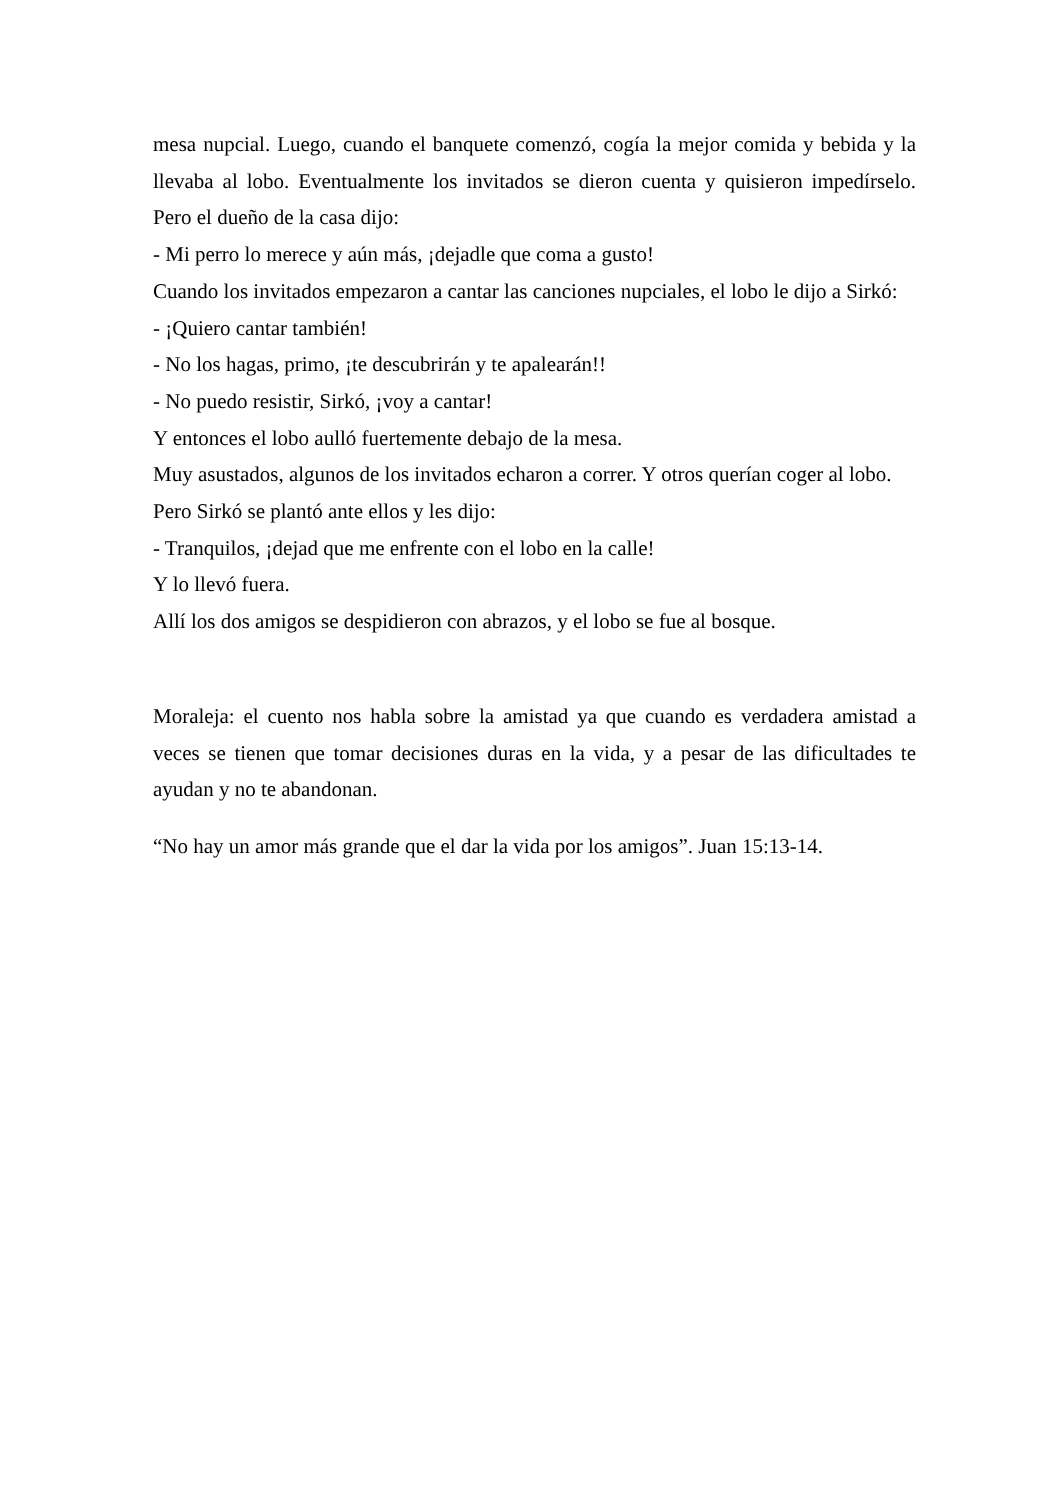mesa nupcial. Luego, cuando el banquete comenzó, cogía la mejor comida y bebida y la llevaba al lobo. Eventualmente los invitados se dieron cuenta y quisieron impedírselo. Pero el dueño de la casa dijo:
- Mi perro lo merece y aún más, ¡dejadle que coma a gusto!
Cuando los invitados empezaron a cantar las canciones nupciales, el lobo le dijo a Sirkó:
- ¡Quiero cantar también!
- No los hagas, primo, ¡te descubrirán y te apalearán!!
- No puedo resistir, Sirkó, ¡voy a cantar!
Y entonces el lobo aulló fuertemente debajo de la mesa.
Muy asustados, algunos de los invitados echaron a correr. Y otros querían coger al lobo.
Pero Sirkó se plantó ante ellos y les dijo:
- Tranquilos, ¡dejad que me enfrente con el lobo en la calle!
Y lo llevó fuera.
Allí los dos amigos se despidieron con abrazos, y el lobo se fue al bosque.
Moraleja: el cuento nos habla sobre la amistad ya que cuando es verdadera amistad a veces se tienen que tomar decisiones duras en la vida, y a pesar de las dificultades te ayudan y no te abandonan.
“No hay un amor más grande que el dar la vida por los amigos”. Juan 15:13-14.